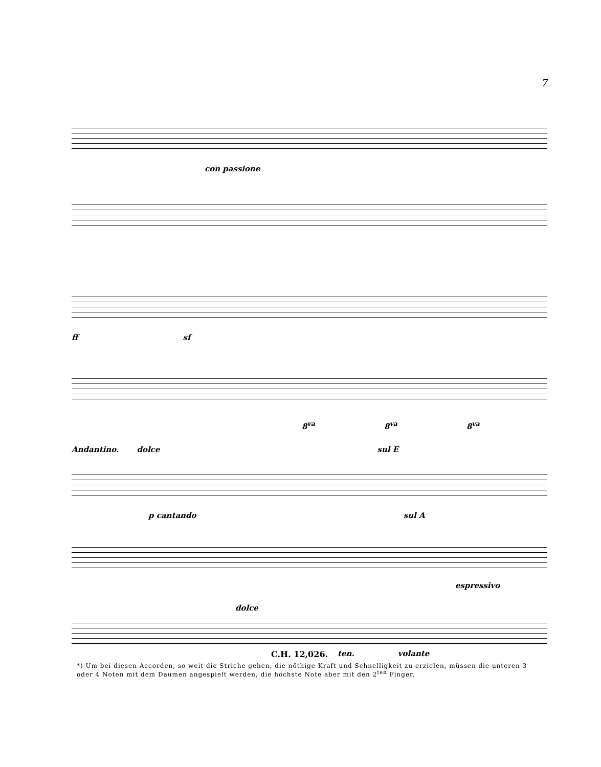7
con passione
ff sf
8<sup>va</sup> 8<sup>va</sup> 8<sup>va</sup>
Andantino. dolce sul E
p cantando sul A
espressivo
dolce
ten. volante
C.H. 12,026.
*) Um bei diesen Accorden, so weit die Striche gehen, die nöthige Kraft und Schnelligkeit zu erzielen, müssen die unteren 3 oder 4 Noten mit dem Daumen angespielt werden, die höchste Note aber mit den 2<sup>ten</sup> Finger.